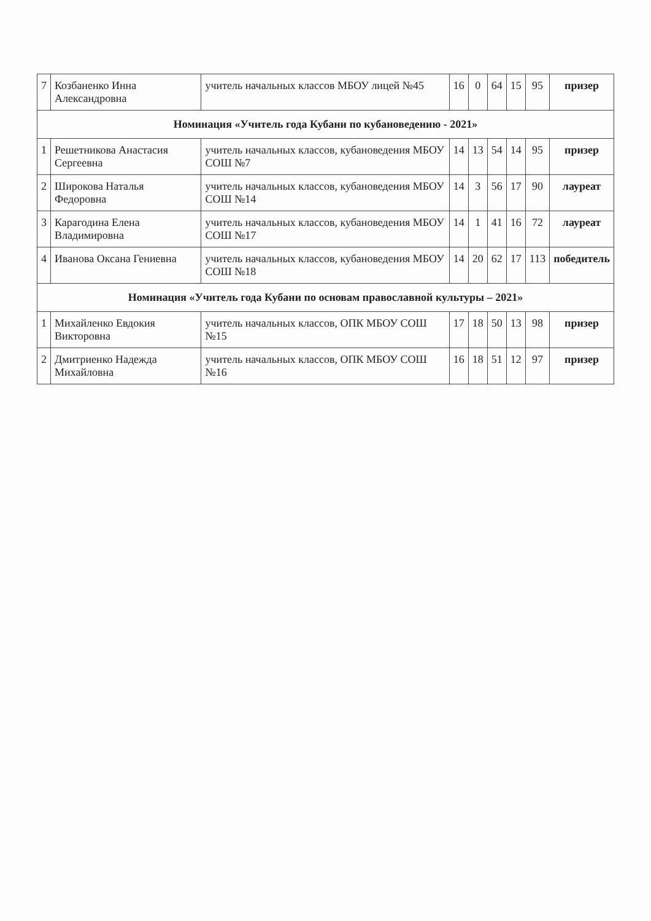| 7 | Козбаненко Инна Александровна | учитель начальных классов МБОУ лицей №45 | 16 | 0 | 64 | 15 | 95 | призер |
| Номинация «Учитель года Кубани по кубановедению - 2021» | | | | | | | | |
| 1 | Решетникова Анастасия Сергеевна | учитель начальных классов, кубановедения МБОУ СОШ №7 | 14 | 13 | 54 | 14 | 95 | призер |
| 2 | Широкова Наталья Федоровна | учитель начальных классов, кубановедения МБОУ СОШ №14 | 14 | 3 | 56 | 17 | 90 | лауреат |
| 3 | Карагодина Елена Владимировна | учитель начальных классов, кубановедения МБОУ СОШ №17 | 14 | 1 | 41 | 16 | 72 | лауреат |
| 4 | Иванова Оксана Гениевна | учитель начальных классов, кубановедения МБОУ СОШ №18 | 14 | 20 | 62 | 17 | 113 | победитель |
| Номинация «Учитель года Кубани по основам православной культуры – 2021» | | | | | | | | |
| 1 | Михайленко Евдокия Викторовна | учитель начальных классов, ОПК МБОУ СОШ №15 | 17 | 18 | 50 | 13 | 98 | призер |
| 2 | Дмитриенко Надежда Михайловна | учитель начальных классов, ОПК МБОУ СОШ №16 | 16 | 18 | 51 | 12 | 97 | призер |